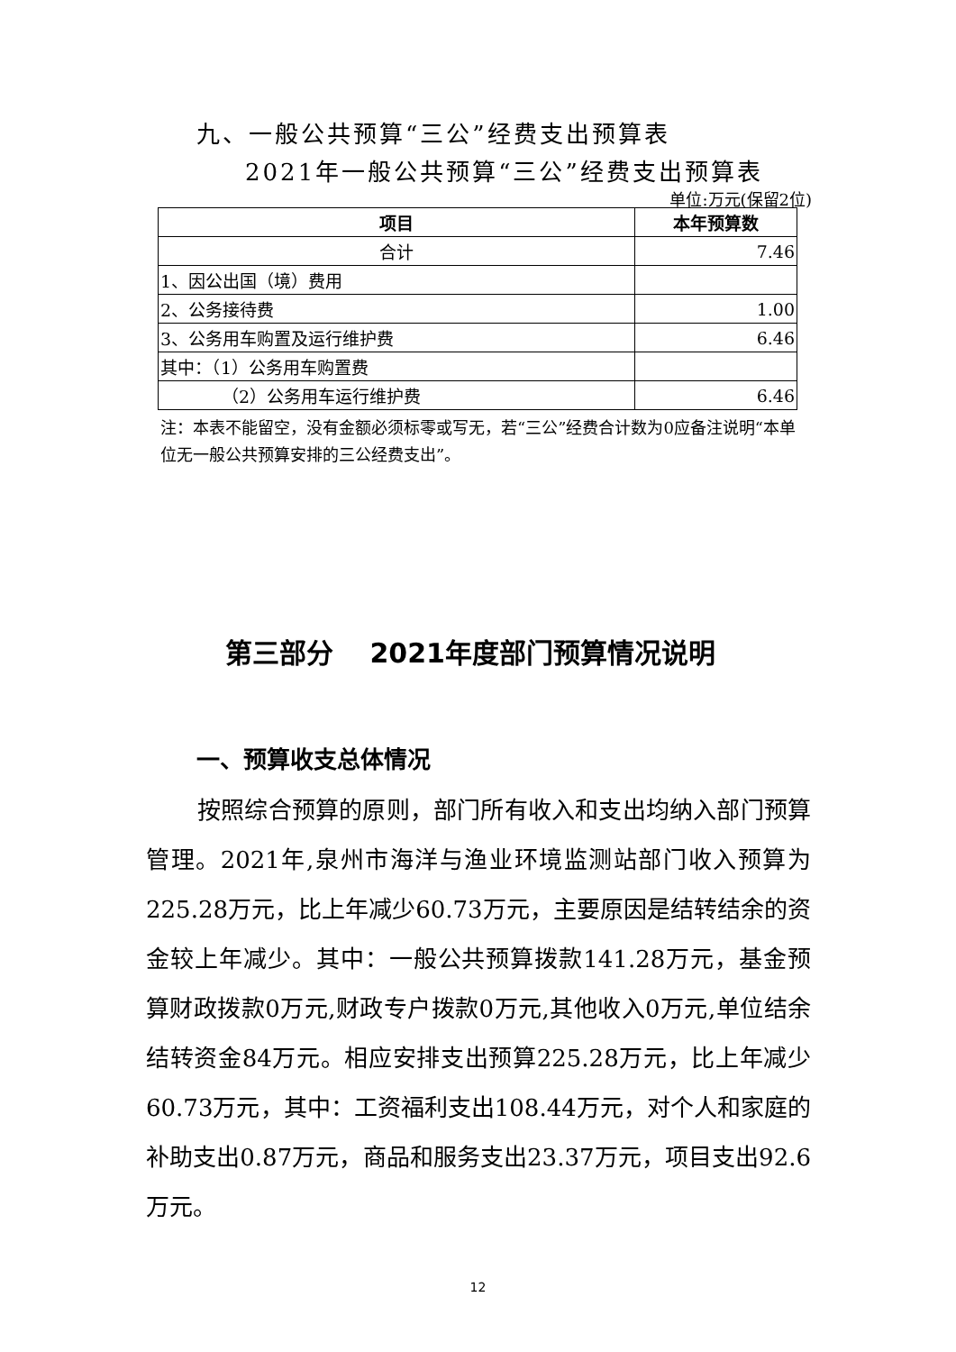九、一般公共预算“三公”经费支出预算表
2021年一般公共预算“三公”经费支出预算表
单位:万元(保留2位)
| 项目 | 本年预算数 |
| --- | --- |
| 合计 | 7.46 |
| 1、因公出国（境）费用 | |
| 2、公务接待费 | 1.00 |
| 3、公务用车购置及运行维护费 | 6.46 |
| 其中：（1）公务用车购置费 | |
| （2）公务用车运行维护费 | 6.46 |
注：本表不能留空，没有金额必须标零或写无，若“三公”经费合计数为0应备注说明“本单位无一般公共预算安排的三公经费支出”。
第三部分　 2021年度部门预算情况说明
一、预算收支总体情况
按照综合预算的原则，部门所有收入和支出均纳入部门预算管理。2021年,泉州市海洋与渔业环境监测站部门收入预算为225.28万元，比上年减少60.73万元，主要原因是结转结余的资金较上年减少。其中：一般公共预算拨款141.28万元，基金预算财政拨款0万元,财政专户拨款0万元,其他收入0万元,单位结余结转资金84万元。相应安排支出预算225.28万元，比上年减少60.73万元，其中：工资福利支出108.44万元，对个人和家庭的补助支出0.87万元，商品和服务支出23.37万元，项目支出92.6万元。
12